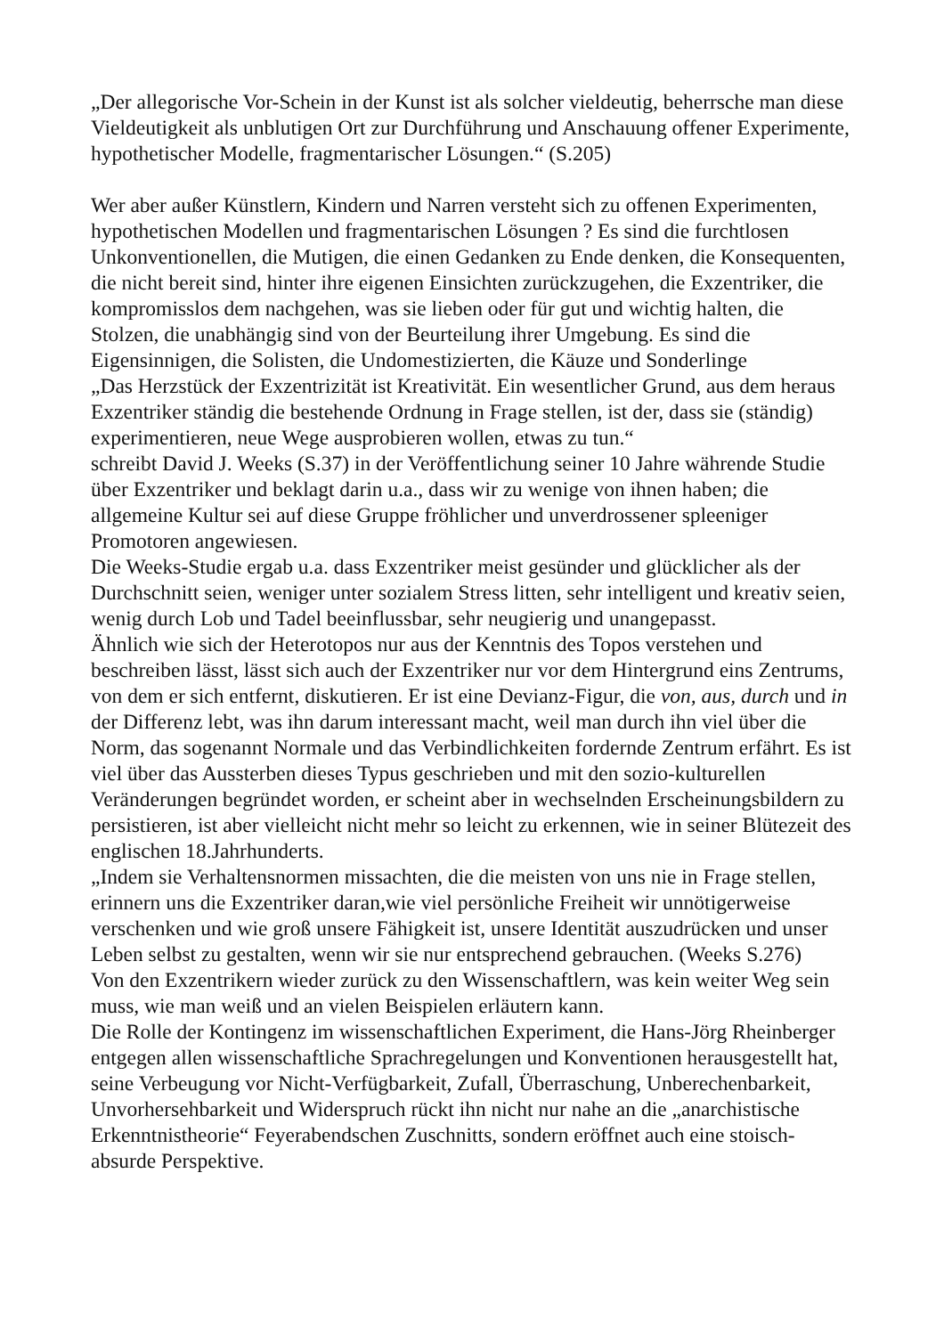„Der allegorische Vor-Schein in der Kunst ist als solcher vieldeutig, beherrsche man diese Vieldeutigkeit als unblutigen Ort zur Durchführung und Anschauung offener Experimente, hypothetischer Modelle, fragmentarischer Lösungen.“ (S.205)
Wer aber außer Künstlern, Kindern und Narren versteht sich zu offenen Experimenten, hypothetischen Modellen und fragmentarischen Lösungen ? Es sind die furchtlosen Unkonventionellen, die Mutigen, die einen Gedanken zu Ende denken, die Konsequenten, die nicht bereit sind, hinter ihre eigenen Einsichten zurückzugehen, die Exzentriker, die kompromisslos dem nachgehen, was sie lieben oder für gut und wichtig halten, die Stolzen, die unabhängig sind von der Beurteilung ihrer Umgebung. Es sind die Eigensinnigen, die Solisten, die Undomestizierten, die Käuze und Sonderlinge
„Das Herzstück der Exzentrizität ist Kreativität. Ein wesentlicher Grund, aus dem heraus Exzentriker ständig die bestehende Ordnung in Frage stellen, ist der, dass sie (ständig) experimentieren, neue Wege ausprobieren wollen, etwas zu tun.“
schreibt David J. Weeks (S.37) in der Veröffentlichung seiner 10 Jahre währende Studie über Exzentriker und beklagt darin u.a., dass wir zu wenige von ihnen haben; die allgemeine Kultur sei auf diese Gruppe fröhlicher und unverdrossener spleeniger Promotoren angewiesen.
Die Weeks-Studie ergab u.a. dass Exzentriker meist gesünder und glücklicher als der Durchschnitt seien, weniger unter sozialem Stress litten, sehr intelligent und kreativ seien, wenig durch Lob und Tadel beeinflussbar, sehr neugierig und unangepasst.
Ähnlich wie sich der Heterotopos nur aus der Kenntnis des Topos verstehen und beschreiben lässt, lässt sich auch der Exzentriker nur vor dem Hintergrund eins Zentrums, von dem er sich entfernt, diskutieren. Er ist eine Devianz-Figur, die von, aus, durch und in der Differenz lebt, was ihn darum interessant macht, weil man durch ihn viel über die Norm, das sogenannt Normale und das Verbindlichkeiten fordernde Zentrum erfährt. Es ist viel über das Aussterben dieses Typus geschrieben und mit den sozio-kulturellen Veränderungen begründet worden, er scheint aber in wechselnden Erscheinungsbildern zu persistieren, ist aber vielleicht nicht mehr so leicht zu erkennen, wie in seiner Blütezeit des englischen 18.Jahrhunderts.
„Indem sie Verhaltensnormen missachten, die die meisten von uns nie in Frage stellen, erinnern uns die Exzentriker daran,wie viel persönliche Freiheit wir unnötigerweise verschenken und wie groß unsere Fähigkeit ist, unsere Identität auszudrücken und unser Leben selbst zu gestalten, wenn wir sie nur entsprechend gebrauchen. (Weeks S.276)
Von den Exzentrikern wieder zurück zu den Wissenschaftlern, was kein weiter Weg sein muss, wie man weiß und an vielen Beispielen erläutern kann.
Die Rolle der Kontingenz im wissenschaftlichen Experiment, die Hans-Jörg Rheinberger entgegen allen wissenschaftliche Sprachregelungen und Konventionen herausgestellt hat, seine Verbeugung vor Nicht-Verfügbarkeit, Zufall, Überraschung, Unberechenbarkeit, Unvorhersehbarkeit und Widerspruch rückt ihn nicht nur nahe an die „anarchistische Erkenntnistheorie“ Feyerabendschen Zuschnitts, sondern eröffnet auch eine stoisch-absurde Perspektive.